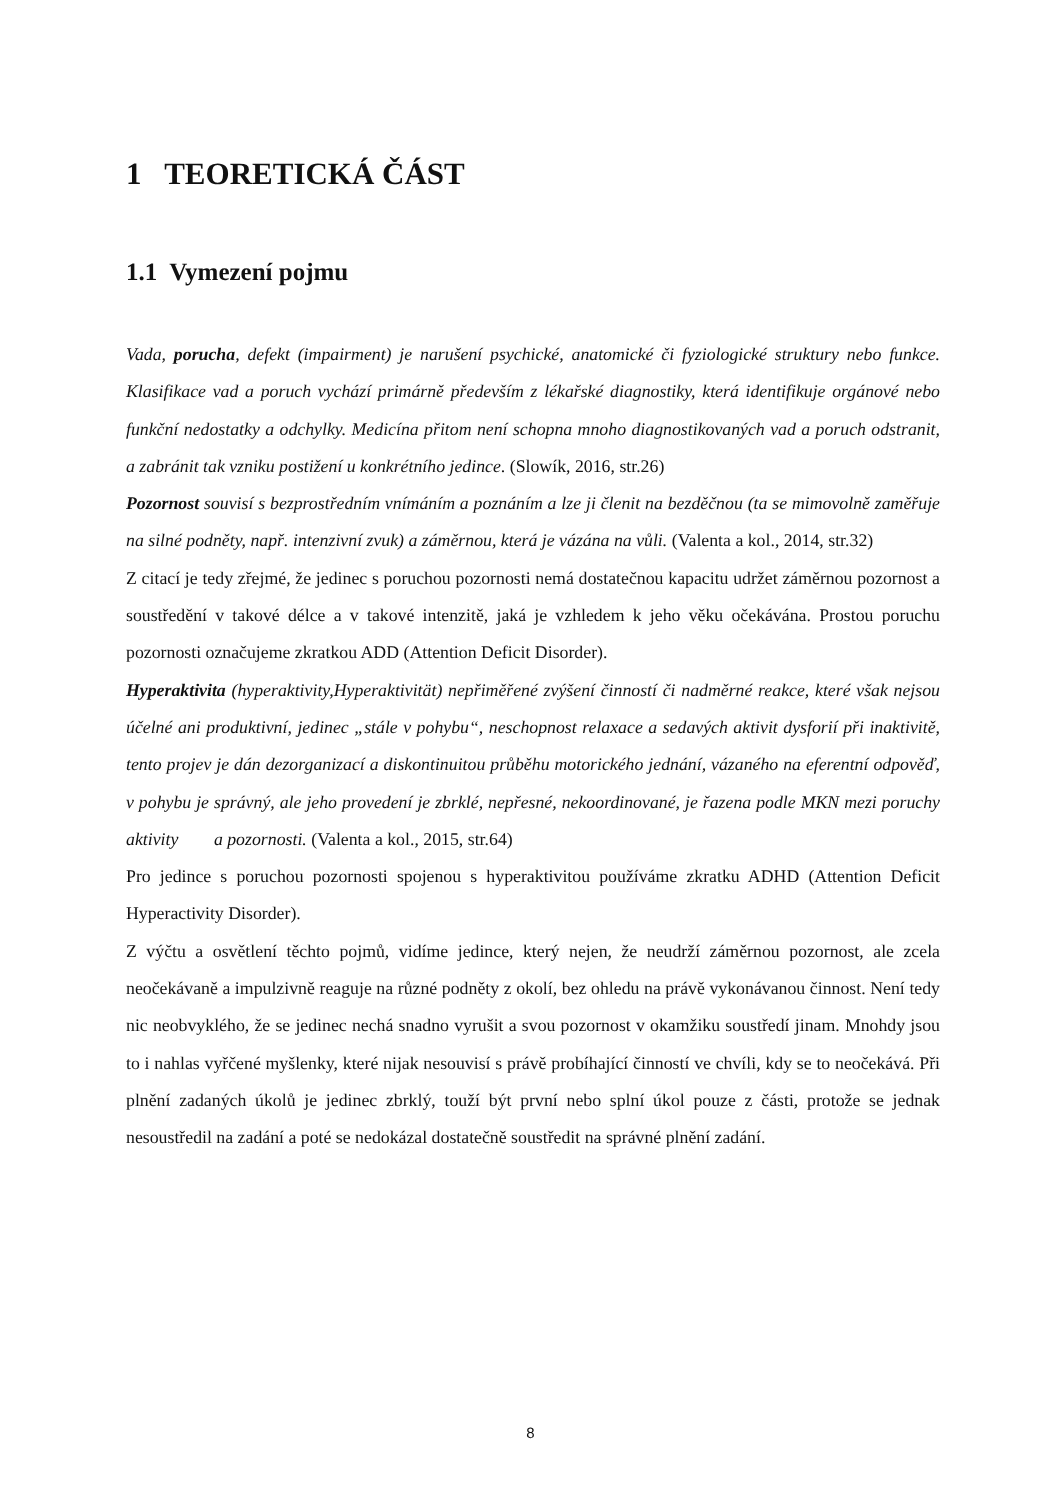1 TEORETICKÁ ČÁST
1.1 Vymezení pojmu
Vada, porucha, defekt (impairment) je narušení psychické, anatomické či fyziologické struktury nebo funkce. Klasifikace vad a poruch vychází primárně především z lékařské diagnostiky, která identifikuje orgánové nebo funkční nedostatky a odchylky. Medicína přitom není schopna mnoho diagnostikovaných vad a poruch odstranit, a zabránit tak vzniku postižení u konkrétního jedince. (Slowík, 2016, str.26)
Pozornost souvisí s bezprostředním vnímáním a poznáním a lze ji členit na bezděčnou (ta se mimovolně zaměřuje na silné podněty, např. intenzivní zvuk) a záměrnou, která je vázána na vůli. (Valenta a kol., 2014, str.32)
Z citací je tedy zřejmé, že jedinec s poruchou pozornosti nemá dostatečnou kapacitu udržet záměrnou pozornost a soustředění v takové délce a v takové intenzitě, jaká je vzhledem k jeho věku očekávána. Prostou poruchu pozornosti označujeme zkratkou ADD (Attention Deficit Disorder).
Hyperaktivita (hyperaktivity,Hyperaktivität) nepřiměřené zvýšení činností či nadměrné reakce, které však nejsou účelné ani produktivní, jedinec „stále v pohybu“, neschopnost relaxace a sedavých aktivit dysforií při inaktivitě, tento projev je dán dezorganizací a diskontinuitou průběhu motorického jednání, vázaného na eferentní odpověď, v pohybu je správný, ale jeho provedení je zbrklé, nepřesné, nekoordinované, je řazena podle MKN mezi poruchy aktivity a pozornosti. (Valenta a kol., 2015, str.64)
Pro jedince s poruchou pozornosti spojenou s hyperaktivitou používáme zkratku ADHD (Attention Deficit Hyperactivity Disorder).
Z výčtu a osvětlení těchto pojmů, vidíme jedince, který nejen, že neudrží záměrnou pozornost, ale zcela neočekávaně a impulzivně reaguje na různé podněty z okolí, bez ohledu na právě vykonávanou činnost. Není tedy nic neobvyklého, že se jedinec nechá snadno vyrušit a svou pozornost v okamžiku soustředí jinam. Mnohdy jsou to i nahlas vyřčené myšlenky, které nijak nesouvisí s právě probíhající činností ve chvíli, kdy se to neočekává. Při plnění zadaných úkolů je jedinec zbrklý, touží být první nebo splní úkol pouze z části, protože se jednak nesoustředil na zadání a poté se nedokázal dostatečně soustředit na správné plnění zadání.
8